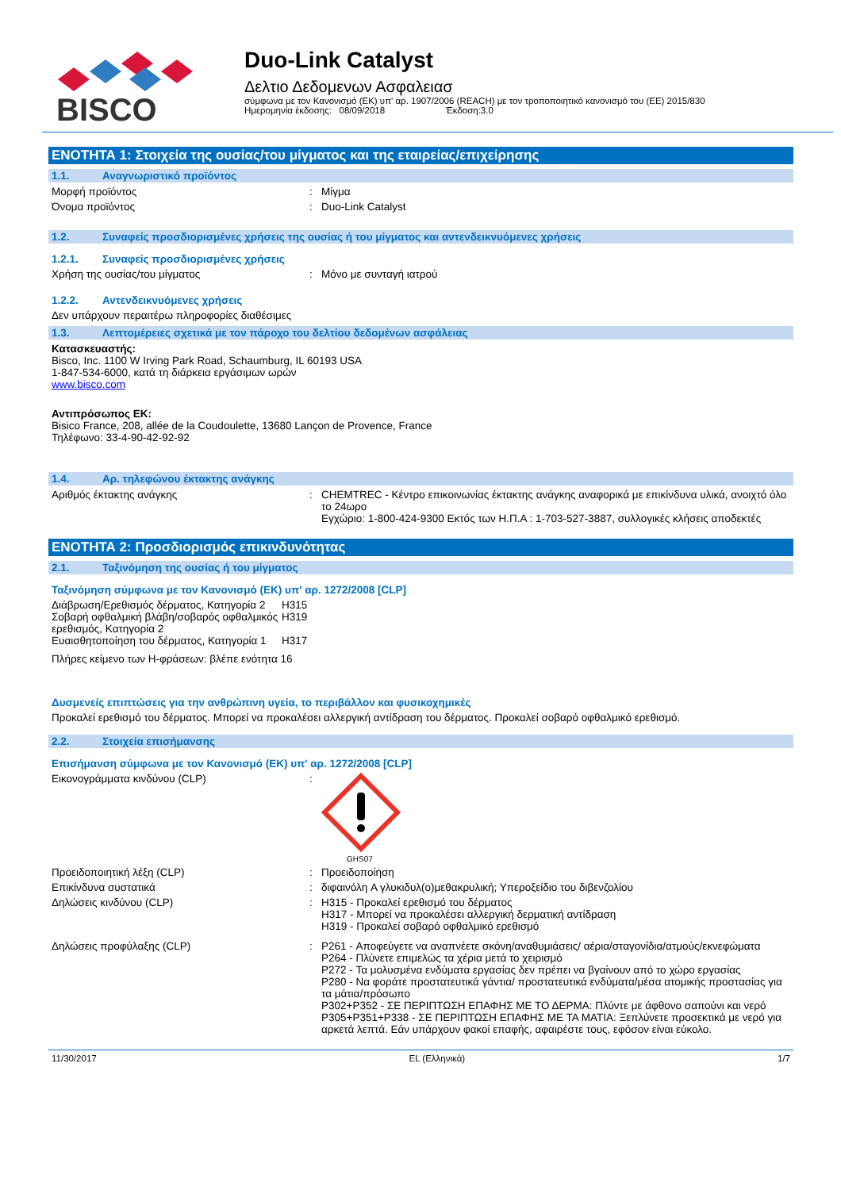BISCO
Duo-Link Catalyst
Δελτιο Δεδομενων Ασφαλειασ
σύμφωνα με τον Κανονισμό (ΕΚ) υπ' αρ. 1907/2006 (REACH) με τον τροποποιητικό κανονισμό του (ΕΕ) 2015/830
Ημερομηνία έκδοσης: 08/09/2018 Έκδοση:3.0
ΕΝΟΤΗΤΑ 1: Στοιχεία της ουσίας/του μίγματος και της εταιρείας/επιχείρησης
1.1. Αναγνωριστικό προϊόντος
Μορφή προϊόντος : Μίγμα
Όνομα προϊόντος : Duo-Link Catalyst
1.2. Συναφείς προσδιορισμένες χρήσεις της ουσίας ή του μίγματος και αντενδεικνυόμενες χρήσεις
1.2.1. Συναφείς προσδιορισμένες χρήσεις
Χρήση της ουσίας/του μίγματος : Μόνο με συνταγή ιατρού
1.2.2. Αντενδεικνυόμενες χρήσεις
Δεν υπάρχουν περαιτέρω πληροφορίες διαθέσιμες
1.3. Λεπτομέρειες σχετικά με τον πάροχο του δελτίου δεδομένων ασφάλειας
Κατασκευαστής:
Bisco, Inc. 1100 W Irving Park Road, Schaumburg, IL 60193 USA
1-847-534-6000, κατά τη διάρκεια εργάσιμων ωρών
www.bisco.com
Αντιπρόσωπος ΕΚ:
Bisico France, 208, allée de la Coudoulette, 13680 Lançon de Provence, France
Τηλέφωνο: 33-4-90-42-92-92
1.4. Αρ. τηλεφώνου έκτακτης ανάγκης
Αριθμός έκτακτης ανάγκης : CHEMTREC - Κέντρο επικοινωνίας έκτακτης ανάγκης αναφορικά με επικίνδυνα υλικά, ανοιχτό όλο το 24ωρο
Εγχώριο: 1-800-424-9300 Εκτός των Η.Π.Α : 1-703-527-3887, συλλογικές κλήσεις αποδεκτές
ΕΝΟΤΗΤΑ 2: Προσδιορισμός επικινδυνότητας
2.1. Ταξινόμηση της ουσίας ή του μίγματος
Ταξινόμηση σύμφωνα με τον Κανονισμό (ΕΚ) υπ' αρ. 1272/2008 [CLP]
Διάβρωση/Ερεθισμός δέρματος, Κατηγορία 2
H315
Σοβαρή οφθαλμική βλάβη/σοβαρός οφθαλμικός ερεθισμός, Κατηγορία 2
H319
Ευαισθητοποίηση του δέρματος, Κατηγορία 1
H317
Πλήρες κείμενο των H-φράσεων: βλέπε ενότητα 16
Δυσμενείς επιπτώσεις για την ανθρώπινη υγεία, το περιβάλλον και φυσικοχημικές
Προκαλεί ερεθισμό του δέρματος. Μπορεί να προκαλέσει αλλεργική αντίδραση του δέρματος. Προκαλεί σοβαρό οφθαλμικό ερεθισμό.
2.2. Στοιχεία επισήμανσης
Επισήμανση σύμφωνα με τον Κανονισμό (ΕΚ) υπ' αρ. 1272/2008 [CLP]
Εικονογράμματα κινδύνου (CLP) :
GHS07
Προειδοποιητική λέξη (CLP) : Προειδοποίηση
Επικίνδυνα συστατικά : διφαινόλη A γλυκιδυλ(ο)μεθακρυλική; Υπεροξείδιο του διβενζολίου
Δηλώσεις κινδύνου (CLP) : H315 - Προκαλεί ερεθισμό του δέρματος
H317 - Μπορεί να προκαλέσει αλλεργική δερματική αντίδραση
H319 - Προκαλεί σοβαρό οφθαλμικό ερεθισμό
Δηλώσεις προφύλαξης (CLP) : P261 - Αποφεύγετε να αναπνέετε σκόνη/αναθυμιάσεις/ αέρια/σταγονίδια/ατμούς/εκνεφώματα
P264 - Πλύνετε επιμελώς τα χέρια μετά το χειρισμό
P272 - Τα μολυσμένα ενδύματα εργασίας δεν πρέπει να βγαίνουν από το χώρο εργασίας
P280 - Να φοράτε προστατευτικά γάντια/ προστατευτικά ενδύματα/μέσα ατομικής προστασίας για τα μάτια/πρόσωπο
P302+P352 - ΣΕ ΠΕΡΙΠΤΩΣΗ ΕΠΑΦΗΣ ΜΕ ΤΟ ΔΕΡΜΑ: Πλύντε με άφθονο σαπούνι και νερό
P305+P351+P338 - ΣΕ ΠΕΡΙΠΤΩΣΗ ΕΠΑΦΗΣ ΜΕ ΤΑ ΜΑΤΙΑ: Ξεπλύνετε προσεκτικά με νερό για αρκετά λεπτά. Εάν υπάρχουν φακοί επαφής, αφαιρέστε τους, εφόσον είναι εύκολο.
11/30/2017 EL (Ελληνικά) 1/7